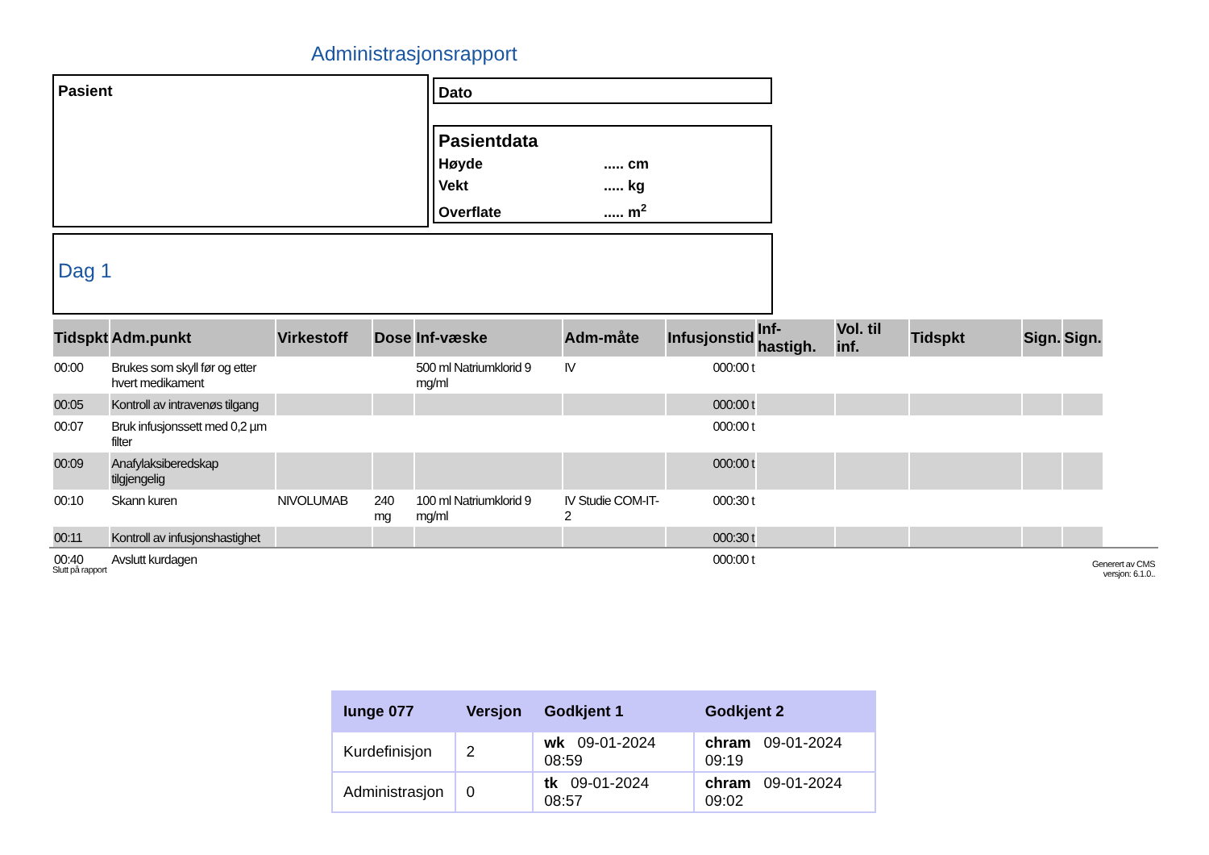Administrasjonsrapport
Pasient Dato
Pasientdata
Høyde..... cm
Vekt..... kg
Overflate..... m<sup>2</sup>
Dag 1
| Tidspkt | Adm.punkt | Virkestoff | Dose | Inf-væske | Adm-måte | Infusjonstid | Inf-hastigh. | Vol. til inf. | Tidspkt | Sign. | Sign. |
| --- | --- | --- | --- | --- | --- | --- | --- | --- | --- | --- | --- |
| 00:00 | Brukes som skyll før og etter hvert medikament | | | 500 ml Natriumklorid 9 mg/ml | IV | 000:00 t | | | | | |
| 00:05 | Kontroll av intravenøs tilgang | | | | | 000:00 t | | | | | |
| 00:07 | Bruk infusjonssett med 0,2 µm filter | | | | | 000:00 t | | | | | |
| 00:09 | Anafylaksiberedskap tilgjengelig | | | | | 000:00 t | | | | | |
| 00:10 | Skann kuren | NIVOLUMAB | 240 mg | 100 ml Natriumklorid 9 mg/ml | IV Studie COM-IT-2 | 000:30 t | | | | | |
| 00:11 | Kontroll av infusjonshastighet | | | | | 000:30 t | | | | | |
| 00:40 | Avslutt kurdagen | | | | | 000:00 t | | | | | |
Slutt på rapport
Generert av CMS
versjon: 6.1.0..
| Iunge 077 | Versjon | Godkjent 1 | Godkjent 2 |
| --- | --- | --- | --- |
| Kurdefinisjon | 2 | wk 09-01-2024 08:59 | chram 09-01-2024 09:19 |
| Administrasjon | 0 | tk 09-01-2024 08:57 | chram 09-01-2024 09:02 |